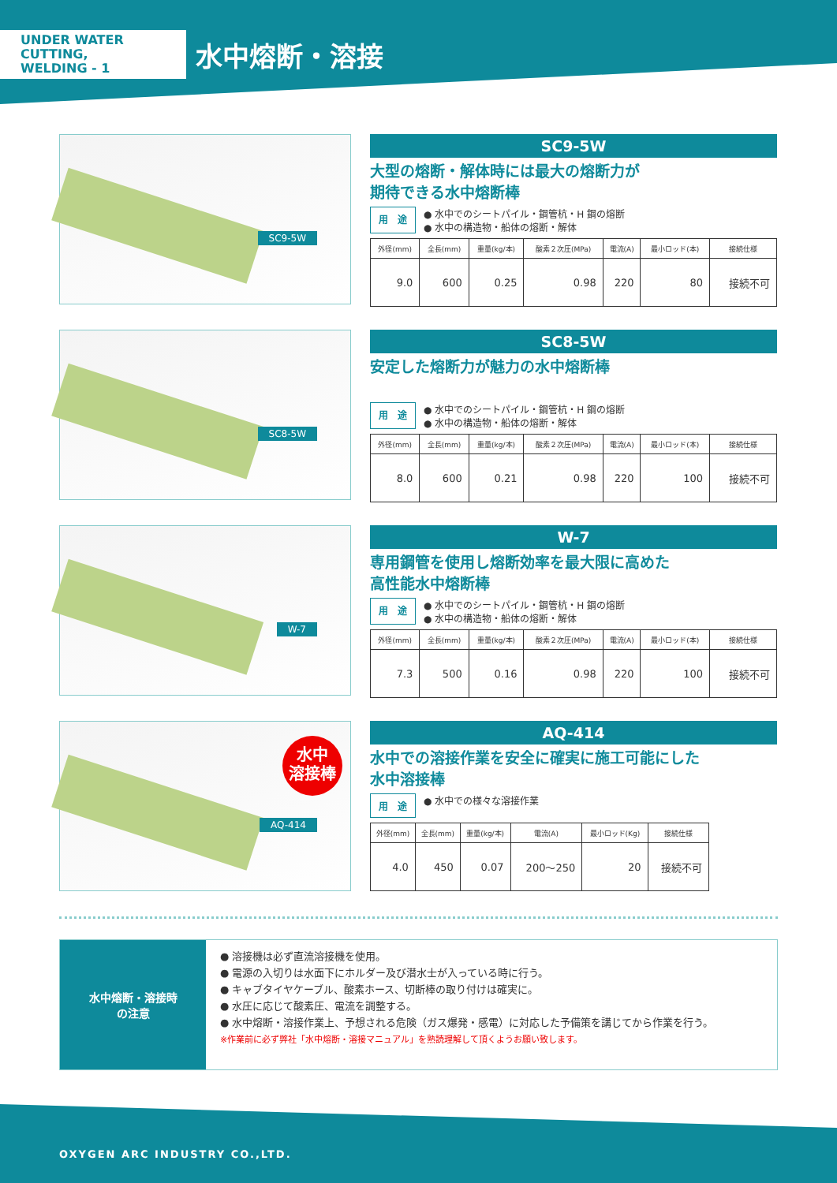UNDER WATER CUTTING,
WELDING - 1
水中熔断・溶接
SC9-5W
SC9-5W
大型の熔断・解体時には最大の熔断力が
期待できる水中熔断棒
用　途
● 水中でのシートパイル・鋼管杭・H 鋼の熔断
● 水中の構造物・船体の熔断・解体
| 外径(mm) | 全長(mm) | 重量(kg/本) | 酸素２次圧(MPa) | 電流(A) | 最小ロッド(本) | 接続仕様 |
| --- | --- | --- | --- | --- | --- | --- |
| 9.0 | 600 | 0.25 | 0.98 | 220 | 80 | 接続不可 |
SC8-5W
SC8-5W
安定した熔断力が魅力の水中熔断棒
用　途
● 水中でのシートパイル・鋼管杭・H 鋼の熔断
● 水中の構造物・船体の熔断・解体
| 外径(mm) | 全長(mm) | 重量(kg/本) | 酸素２次圧(MPa) | 電流(A) | 最小ロッド(本) | 接続仕様 |
| --- | --- | --- | --- | --- | --- | --- |
| 8.0 | 600 | 0.21 | 0.98 | 220 | 100 | 接続不可 |
W-7
W-7
専用鋼管を使用し熔断効率を最大限に高めた
高性能水中熔断棒
用　途
● 水中でのシートパイル・鋼管杭・H 鋼の熔断
● 水中の構造物・船体の熔断・解体
| 外径(mm) | 全長(mm) | 重量(kg/本) | 酸素２次圧(MPa) | 電流(A) | 最小ロッド(本) | 接続仕様 |
| --- | --- | --- | --- | --- | --- | --- |
| 7.3 | 500 | 0.16 | 0.98 | 220 | 100 | 接続不可 |
水中
溶接棒
AQ-414
AQ-414
水中での溶接作業を安全に確実に施工可能にした
水中溶接棒
用　途
● 水中での様々な溶接作業
| 外径(mm) | 全長(mm) | 重量(kg/本) | 電流(A) | 最小ロッド(Kg) | 接続仕様 |
| --- | --- | --- | --- | --- | --- |
| 4.0 | 450 | 0.07 | 200〜250 | 20 | 接続不可 |
水中熔断・溶接時
の注意
● 溶接機は必ず直流溶接機を使用。
● 電源の入切りは水面下にホルダー及び潜水士が入っている時に行う。
● キャブタイヤケーブル、酸素ホース、切断棒の取り付けは確実に。
● 水圧に応じて酸素圧、電流を調整する。
● 水中熔断・溶接作業上、予想される危険（ガス爆発・感電）に対応した予備策を講じてから作業を行う。
※作業前に必ず弊社「水中熔断・溶接マニュアル」を熟読理解して頂くようお願い致します。
OXYGEN ARC INDUSTRY CO.,LTD.